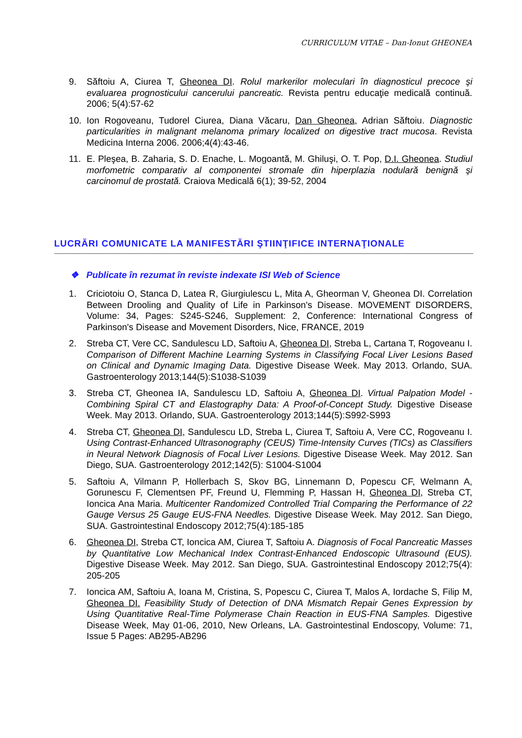CURRICULUM VITAE – Dan-Ionut GHEONEA
9. Săftoiu A, Ciurea T, Gheonea DI. Rolul markerilor moleculari în diagnosticul precoce şi evaluarea prognosticului cancerului pancreatic. Revista pentru educaţie medicală continuă. 2006; 5(4):57-62
10. Ion Rogoveanu, Tudorel Ciurea, Diana Văcaru, Dan Gheonea, Adrian Săftoiu. Diagnostic particularities in malignant melanoma primary localized on digestive tract mucosa. Revista Medicina Interna 2006. 2006;4(4):43-46.
11. E. Pleşea, B. Zaharia, S. D. Enache, L. Mogoantă, M. Ghiluşi, O. T. Pop, D.I. Gheonea. Studiul morfometric comparativ al componentei stromale din hiperplazia nodulară benignă şi carcinomul de prostată. Craiova Medicală 6(1); 39-52, 2004
LUCRĂRI COMUNICATE LA MANIFESTĂRI ŞTIINŢIFICE INTERNAŢIONALE
❖ Publicate în rezumat în reviste indexate ISI Web of Science
1. Criciotoiu O, Stanca D, Latea R, Giurgiulescu L, Mita A, Gheorman V, Gheonea DI. Correlation Between Drooling and Quality of Life in Parkinson's Disease. MOVEMENT DISORDERS, Volume: 34, Pages: S245-S246, Supplement: 2, Conference: International Congress of Parkinson's Disease and Movement Disorders, Nice, FRANCE, 2019
2. Streba CT, Vere CC, Sandulescu LD, Saftoiu A, Gheonea DI, Streba L, Cartana T, Rogoveanu I. Comparison of Different Machine Learning Systems in Classifying Focal Liver Lesions Based on Clinical and Dynamic Imaging Data. Digestive Disease Week. May 2013. Orlando, SUA. Gastroenterology 2013;144(5):S1038-S1039
3. Streba CT, Gheonea IA, Sandulescu LD, Saftoiu A, Gheonea DI. Virtual Palpation Model - Combining Spiral CT and Elastography Data: A Proof-of-Concept Study. Digestive Disease Week. May 2013. Orlando, SUA. Gastroenterology 2013;144(5):S992-S993
4. Streba CT, Gheonea DI, Sandulescu LD, Streba L, Ciurea T, Saftoiu A, Vere CC, Rogoveanu I. Using Contrast-Enhanced Ultrasonography (CEUS) Time-Intensity Curves (TICs) as Classifiers in Neural Network Diagnosis of Focal Liver Lesions. Digestive Disease Week. May 2012. San Diego, SUA. Gastroenterology 2012;142(5): S1004-S1004
5. Saftoiu A, Vilmann P, Hollerbach S, Skov BG, Linnemann D, Popescu CF, Welmann A, Gorunescu F, Clementsen PF, Freund U, Flemming P, Hassan H, Gheonea DI, Streba CT, Ioncica Ana Maria. Multicenter Randomized Controlled Trial Comparing the Performance of 22 Gauge Versus 25 Gauge EUS-FNA Needles. Digestive Disease Week. May 2012. San Diego, SUA. Gastrointestinal Endoscopy 2012;75(4):185-185
6. Gheonea DI, Streba CT, Ioncica AM, Ciurea T, Saftoiu A. Diagnosis of Focal Pancreatic Masses by Quantitative Low Mechanical Index Contrast-Enhanced Endoscopic Ultrasound (EUS). Digestive Disease Week. May 2012. San Diego, SUA. Gastrointestinal Endoscopy 2012;75(4): 205-205
7. Ioncica AM, Saftoiu A, Ioana M, Cristina, S, Popescu C, Ciurea T, Malos A, Iordache S, Filip M, Gheonea DI. Feasibility Study of Detection of DNA Mismatch Repair Genes Expression by Using Quantitative Real-Time Polymerase Chain Reaction in EUS-FNA Samples. Digestive Disease Week, May 01-06, 2010, New Orleans, LA. Gastrointestinal Endoscopy, Volume: 71, Issue 5 Pages: AB295-AB296